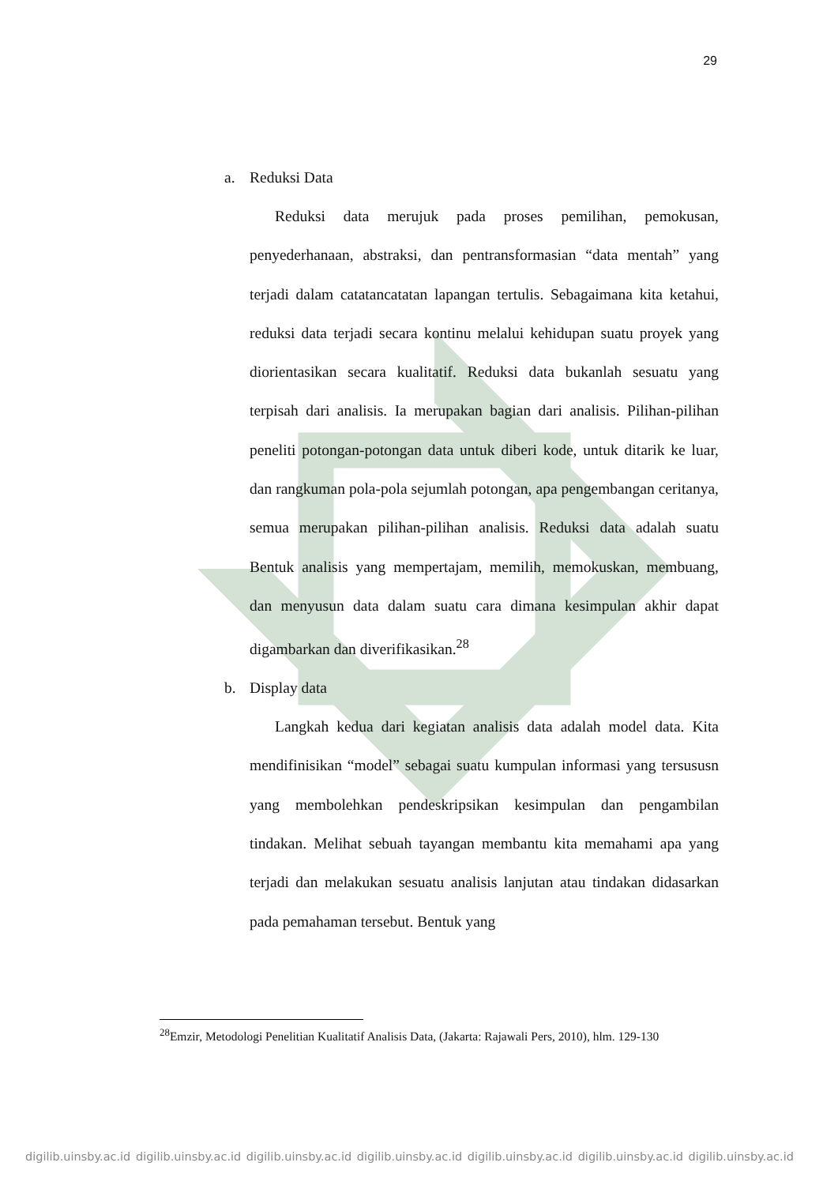29
a. Reduksi Data
Reduksi data merujuk pada proses pemilihan, pemokusan, penyederhanaan, abstraksi, dan pentransformasian “data mentah” yang terjadi dalam catatancatatan lapangan tertulis. Sebagaimana kita ketahui, reduksi data terjadi secara kontinu melalui kehidupan suatu proyek yang diorientasikan secara kualitatif. Reduksi data bukanlah sesuatu yang terpisah dari analisis. Ia merupakan bagian dari analisis. Pilihan-pilihan peneliti potongan-potongan data untuk diberi kode, untuk ditarik ke luar, dan rangkuman pola-pola sejumlah potongan, apa pengembangan ceritanya, semua merupakan pilihan-pilihan analisis. Reduksi data adalah suatu Bentuk analisis yang mempertajam, memilih, memokuskan, membuang, dan menyusun data dalam suatu cara dimana kesimpulan akhir dapat digambarkan dan diverifikasikan.<sup>28</sup>
b. Display data
Langkah kedua dari kegiatan analisis data adalah model data. Kita mendifinisikan “model” sebagai suatu kumpulan informasi yang tersususn yang membolehkan pendeskripsikan kesimpulan dan pengambilan tindakan. Melihat sebuah tayangan membantu kita memahami apa yang terjadi dan melakukan sesuatu analisis lanjutan atau tindakan didasarkan pada pemahaman tersebut. Bentuk yang
<sup>28</sup> Emzir, Metodologi Penelitian Kualitatif Analisis Data, (Jakarta: Rajawali Pers, 2010), hlm. 129-130
digilib.uinsby.ac.id digilib.uinsby.ac.id digilib.uinsby.ac.id digilib.uinsby.ac.id digilib.uinsby.ac.id digilib.uinsby.ac.id digilib.uinsby.ac.id